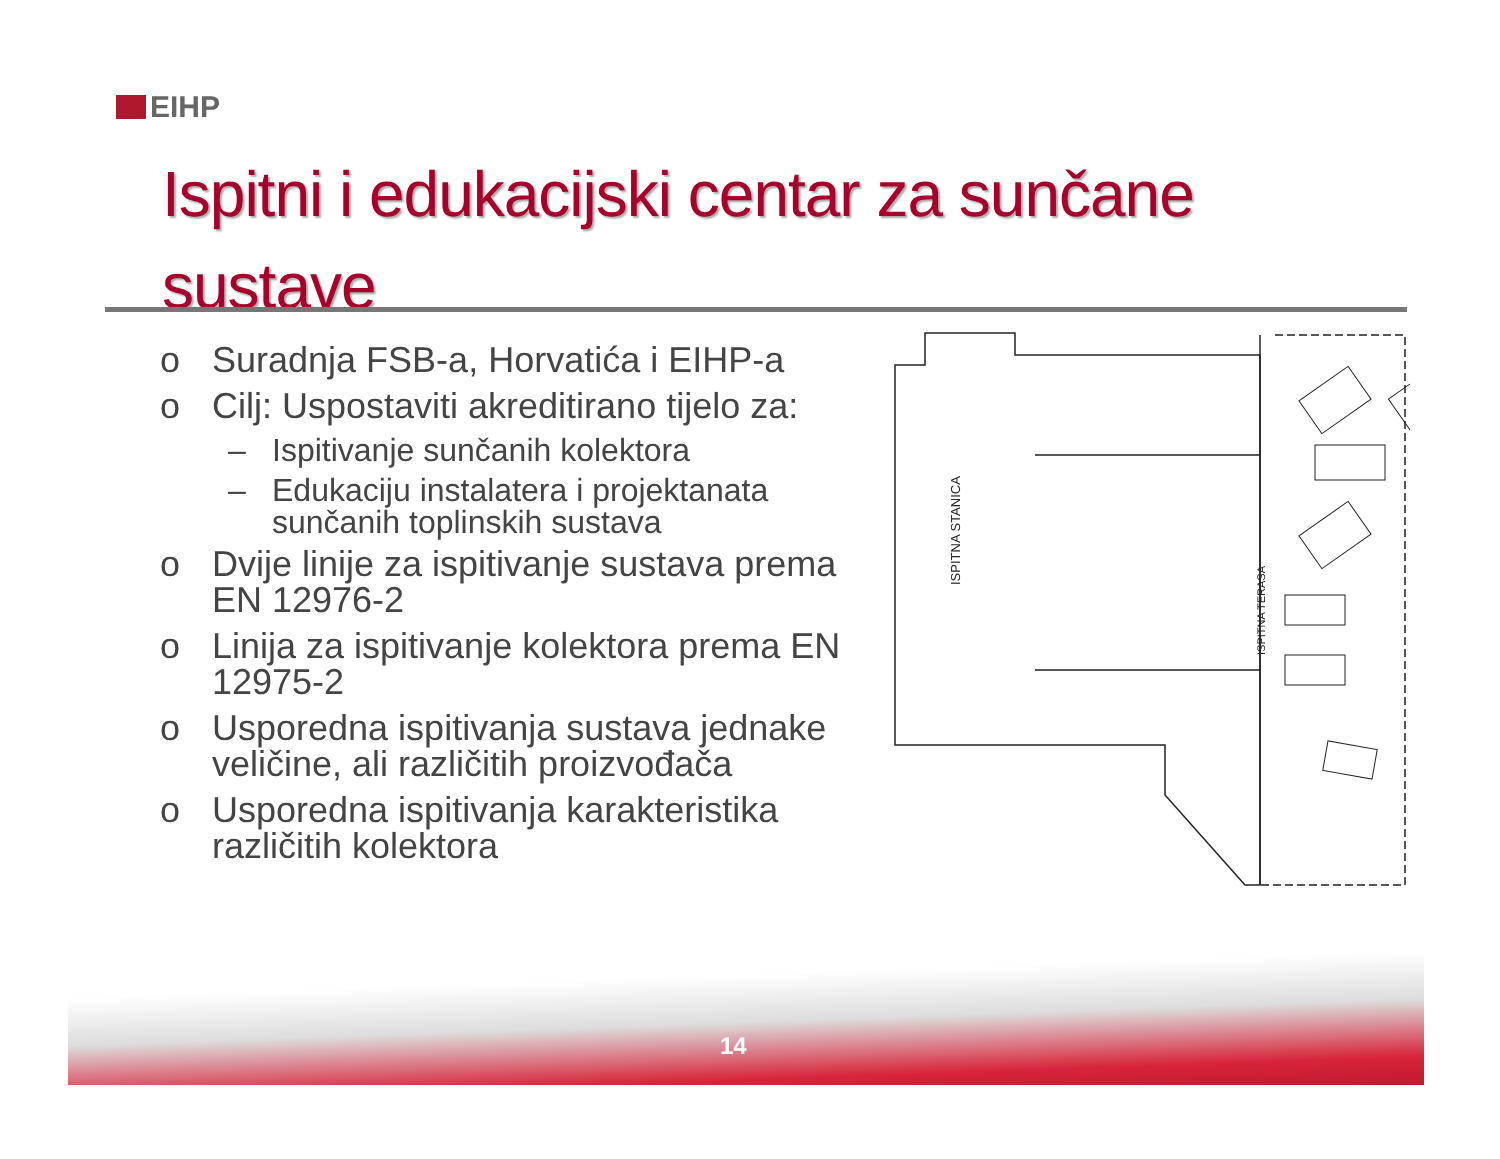EIHP
Ispitni i edukacijski centar za sunčane sustave
o Suradnja FSB-a, Horvatića i EIHP-a
o Cilj: Uspostaviti akreditirano tijelo za:
– Ispitivanje sunčanih kolektora
– Edukaciju instalatera i projektanata sunčanih toplinskih sustava
o Dvije linije za ispitivanje sustava prema EN 12976-2
o Linija za ispitivanje kolektora prema EN 12975-2
o Usporedna ispitivanja sustava jednake veličine, ali različitih proizvođača
o Usporedna ispitivanja karakteristika različitih kolektora
ISPITNA STANICA
ISPITNA TERASA
14